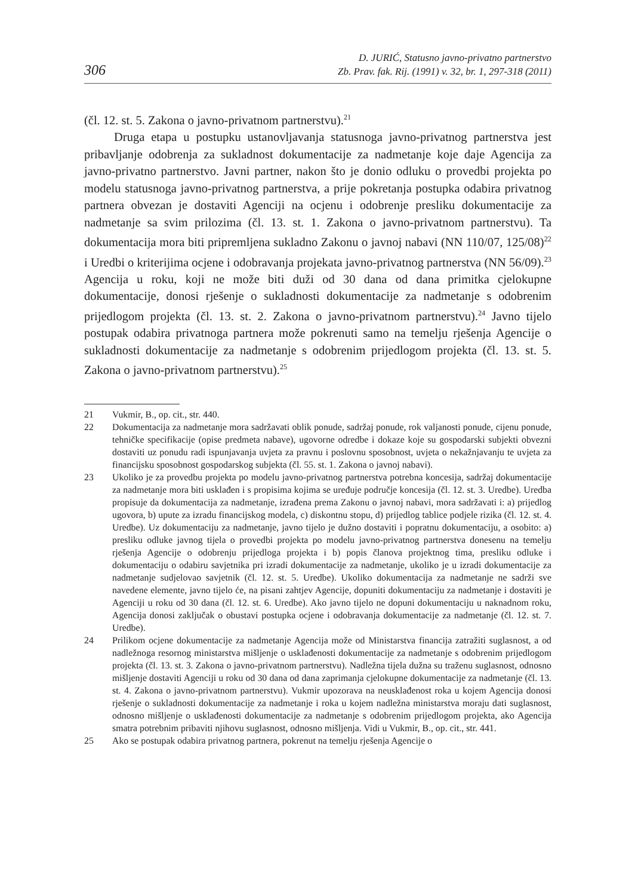306 D. JURIĆ, Statusno javno-privatno partnerstvo
Zb. Prav. fak. Rij. (1991) v. 32, br. 1, 297-318 (2011)
(čl. 12. st. 5. Zakona o javno-privatnom partnerstvu).<sup>21</sup>
Druga etapa u postupku ustanovljavanja statusnoga javno-privatnog partnerstva jest pribavljanje odobrenja za sukladnost dokumentacije za nadmetanje koje daje Agencija za javno-privatno partnerstvo. Javni partner, nakon što je donio odluku o provedbi projekta po modelu statusnoga javno-privatnog partnerstva, a prije pokretanja postupka odabira privatnog partnera obvezan je dostaviti Agenciji na ocjenu i odobrenje presliku dokumentacije za nadmetanje sa svim prilozima (čl. 13. st. 1. Zakona o javno-privatnom partnerstvu). Ta dokumentacija mora biti pripremljena sukladno Zakonu o javnoj nabavi (NN 110/07, 125/08)<sup>22</sup> i Uredbi o kriterijima ocjene i odobravanja projekata javno-privatnog partnerstva (NN 56/09).<sup>23</sup> Agencija u roku, koji ne može biti duži od 30 dana od dana primitka cjelokupne dokumentacije, donosi rješenje o sukladnosti dokumentacije za nadmetanje s odobrenim prijedlogom projekta (čl. 13. st. 2. Zakona o javno-privatnom partnerstvu).<sup>24</sup> Javno tijelo postupak odabira privatnoga partnera može pokrenuti samo na temelju rješenja Agencije o sukladnosti dokumentacije za nadmetanje s odobrenim prijedlogom projekta (čl. 13. st. 5. Zakona o javno-privatnom partnerstvu).<sup>25</sup>
21 Vukmir, B., op. cit., str. 440.
22 Dokumentacija za nadmetanje mora sadržavati oblik ponude, sadržaj ponude, rok valjanosti ponude, cijenu ponude, tehničke specifikacije (opise predmeta nabave), ugovorne odredbe i dokaze koje su gospodarski subjekti obvezni dostaviti uz ponudu radi ispunjavanja uvjeta za pravnu i poslovnu sposobnost, uvjeta o nekažnjavanju te uvjeta za financijsku sposobnost gospodarskog subjekta (čl. 55. st. 1. Zakona o javnoj nabavi).
23 Ukoliko je za provedbu projekta po modelu javno-privatnog partnerstva potrebna koncesija, sadržaj dokumentacije za nadmetanje mora biti usklađen i s propisima kojima se uređuje područje koncesija (čl. 12. st. 3. Uredbe). Uredba propisuje da dokumentacija za nadmetanje, izrađena prema Zakonu o javnoj nabavi, mora sadržavati i: a) prijedlog ugovora, b) upute za izradu financijskog modela, c) diskontnu stopu, d) prijedlog tablice podjele rizika (čl. 12. st. 4. Uredbe). Uz dokumentaciju za nadmetanje, javno tijelo je dužno dostaviti i popratnu dokumentaciju, a osobito: a) presliku odluke javnog tijela o provedbi projekta po modelu javno-privatnog partnerstva donesenu na temelju rješenja Agencije o odobrenju prijedloga projekta i b) popis članova projektnog tima, presliku odluke i dokumentaciju o odabiru savjetnika pri izradi dokumentacije za nadmetanje, ukoliko je u izradi dokumentacije za nadmetanje sudjelovao savjetnik (čl. 12. st. 5. Uredbe). Ukoliko dokumentacija za nadmetanje ne sadrži sve navedene elemente, javno tijelo će, na pisani zahtjev Agencije, dopuniti dokumentaciju za nadmetanje i dostaviti je Agenciji u roku od 30 dana (čl. 12. st. 6. Uredbe). Ako javno tijelo ne dopuni dokumentaciju u naknadnom roku, Agencija donosi zaključak o obustavi postupka ocjene i odobravanja dokumentacije za nadmetanje (čl. 12. st. 7. Uredbe).
24 Prilikom ocjene dokumentacije za nadmetanje Agencija može od Ministarstva financija zatražiti suglasnost, a od nadležnoga resornog ministarstva mišljenje o usklađenosti dokumentacije za nadmetanje s odobrenim prijedlogom projekta (čl. 13. st. 3. Zakona o javno-privatnom partnerstvu). Nadležna tijela dužna su traženu suglasnost, odnosno mišljenje dostaviti Agenciji u roku od 30 dana od dana zaprimanja cjelokupne dokumentacije za nadmetanje (čl. 13. st. 4. Zakona o javno-privatnom partnerstvu). Vukmir upozorava na neusklađenost roka u kojem Agencija donosi rješenje o sukladnosti dokumentacije za nadmetanje i roka u kojem nadležna ministarstva moraju dati suglasnost, odnosno mišljenje o usklađenosti dokumentacije za nadmetanje s odobrenim prijedlogom projekta, ako Agencija smatra potrebnim pribaviti njihovu suglasnost, odnosno mišljenja. Vidi u Vukmir, B., op. cit., str. 441.
25 Ako se postupak odabira privatnog partnera, pokrenut na temelju rješenja Agencije o